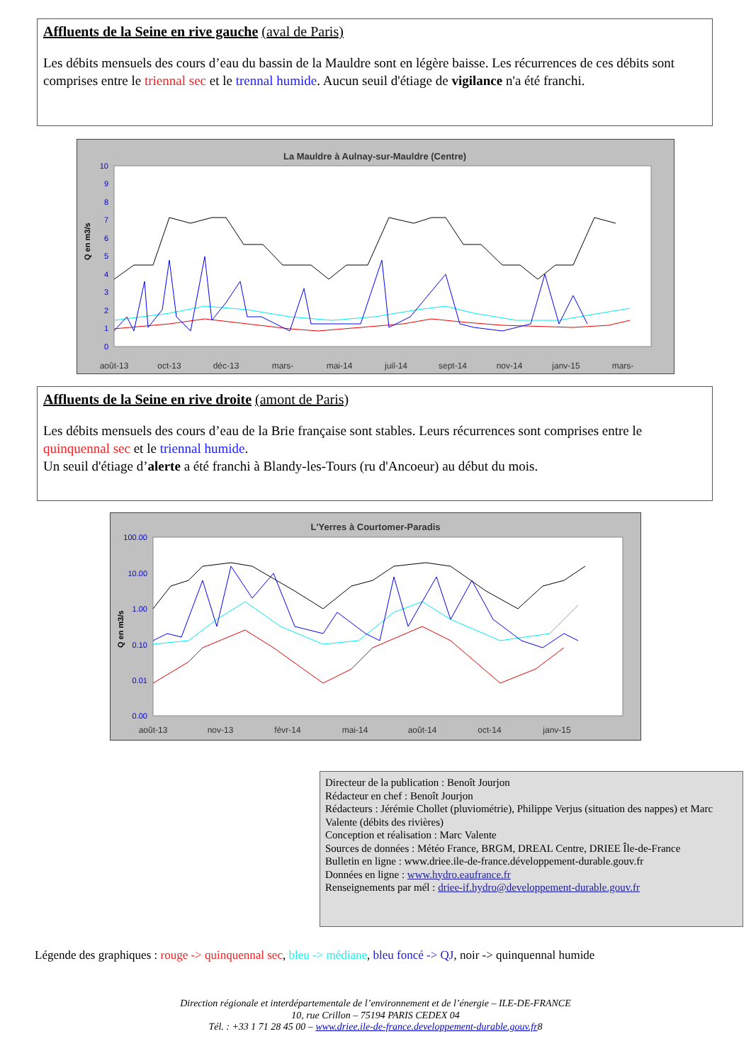Affluents de la Seine en rive gauche (aval de Paris)
Les débits mensuels des cours d’eau du bassin de la Mauldre sont en légère baisse. Les récurrences de ces débits sont comprises entre le triennal sec et le trennal humide. Aucun seuil d'étiage de vigilance n'a été franchi.
La Mauldre à Aulnay-sur-Mauldre (Centre)
Q en m3/s
0
1
2
3
4
5
6
7
8
9
10
août-13
oct-13
déc-13
mars-
mai-14
juil-14
sept-14
nov-14
janv-15
mars-
Affluents de la Seine en rive droite (amont de Paris)
Les débits mensuels des cours d’eau de la Brie française sont stables. Leurs récurrences sont comprises entre le quinquennal sec et le triennal humide.
Un seuil d'étiage d’alerte a été franchi à Blandy-les-Tours (ru d'Ancoeur) au début du mois.
L'Yerres à Courtomer-Paradis
Q en m3/s
100.00
10.00
1.00
0.10
0.01
0.00
août-13
nov-13
févr-14
mai-14
août-14
oct-14
janv-15
Directeur de la publication : Benoît Jourjon
Rédacteur en chef : Benoît Jourjon
Rédacteurs : Jérémie Chollet (pluviométrie), Philippe Verjus (situation des nappes) et Marc Valente (débits des rivières)
Conception et réalisation : Marc Valente
Sources de données : Météo France, BRGM, DREAL Centre, DRIEE Île-de-France
Bulletin en ligne : www.driee.ile-de-france.développement-durable.gouv.fr
Données en ligne : www.hydro.eaufrance.fr
Renseignements par mél : driee-if.hydro@developpement-durable.gouv.fr
Légende des graphiques : rouge -> quinquennal sec, bleu -> médiane, bleu foncé -> QJ, noir -> quinquennal humide
Direction régionale et interdépartementale de l’environnement et de l’énergie – ILE-DE-FRANCE
10, rue Crillon – 75194 PARIS CEDEX 04
Tél. : +33 1 71 28 45 00 – www.driee.ile-de-france.developpement-durable.gouv.fr8